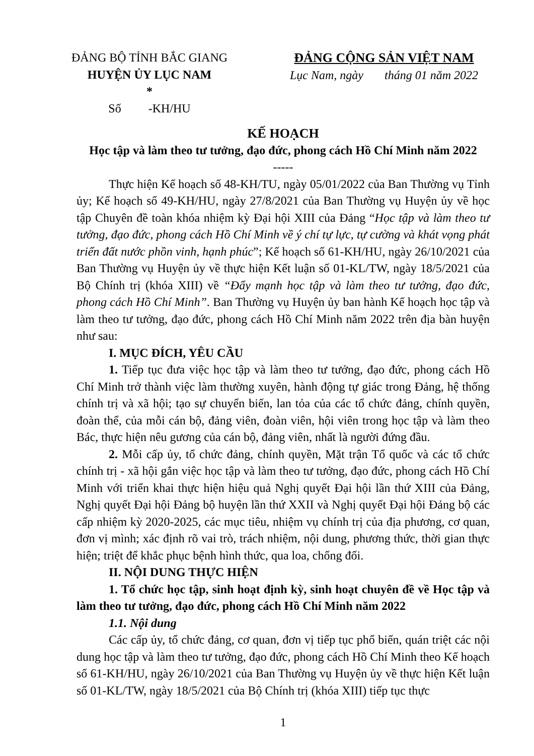ĐẢNG BỘ TỈNH BẮC GIANG
HUYỆN ỦY LỤC NAM
*
Số -KH/HU
ĐẢNG CỘNG SẢN VIỆT NAM
Lục Nam, ngày tháng 01 năm 2022
KẾ HOẠCH
Học tập và làm theo tư tưởng, đạo đức, phong cách Hồ Chí Minh năm 2022
-----
Thực hiện Kế hoạch số 48-KH/TU, ngày 05/01/2022 của Ban Thường vụ Tỉnh ủy; Kế hoạch số 49-KH/HU, ngày 27/8/2021 của Ban Thường vụ Huyện ủy về học tập Chuyên đề toàn khóa nhiệm kỳ Đại hội XIII của Đảng “Học tập và làm theo tư tưởng, đạo đức, phong cách Hồ Chí Minh về ý chí tự lực, tự cường và khát vọng phát triển đất nước phồn vinh, hạnh phúc”; Kế hoạch số 61-KH/HU, ngày 26/10/2021 của Ban Thường vụ Huyện ủy về thực hiện Kết luận số 01-KL/TW, ngày 18/5/2021 của Bộ Chính trị (khóa XIII) về “Đẩy mạnh học tập và làm theo tư tưởng, đạo đức, phong cách Hồ Chí Minh”. Ban Thường vụ Huyện ủy ban hành Kế hoạch học tập và làm theo tư tưởng, đạo đức, phong cách Hồ Chí Minh năm 2022 trên địa bàn huyện như sau:
I. MỤC ĐÍCH, YÊU CẦU
1. Tiếp tục đưa việc học tập và làm theo tư tưởng, đạo đức, phong cách Hồ Chí Minh trở thành việc làm thường xuyên, hành động tự giác trong Đảng, hệ thống chính trị và xã hội; tạo sự chuyển biến, lan tỏa của các tổ chức đảng, chính quyền, đoàn thể, của mỗi cán bộ, đảng viên, đoàn viên, hội viên trong học tập và làm theo Bác, thực hiện nêu gương của cán bộ, đảng viên, nhất là người đứng đầu.
2. Mỗi cấp ủy, tổ chức đảng, chính quyền, Mặt trận Tổ quốc và các tổ chức chính trị - xã hội gắn việc học tập và làm theo tư tưởng, đạo đức, phong cách Hồ Chí Minh với triển khai thực hiện hiệu quả Nghị quyết Đại hội lần thứ XIII của Đảng, Nghị quyết Đại hội Đảng bộ huyện lần thứ XXII và Nghị quyết Đại hội Đảng bộ các cấp nhiệm kỳ 2020-2025, các mục tiêu, nhiệm vụ chính trị của địa phương, cơ quan, đơn vị mình; xác định rõ vai trò, trách nhiệm, nội dung, phương thức, thời gian thực hiện; triệt để khắc phục bệnh hình thức, qua loa, chống đối.
II. NỘI DUNG THỰC HIỆN
1. Tổ chức học tập, sinh hoạt định kỳ, sinh hoạt chuyên đề về Học tập và làm theo tư tưởng, đạo đức, phong cách Hồ Chí Minh năm 2022
1.1. Nội dung
Các cấp ủy, tổ chức đảng, cơ quan, đơn vị tiếp tục phổ biến, quán triệt các nội dung học tập và làm theo tư tưởng, đạo đức, phong cách Hồ Chí Minh theo Kế hoạch số 61-KH/HU, ngày 26/10/2021 của Ban Thường vụ Huyện ủy về thực hiện Kết luận số 01-KL/TW, ngày 18/5/2021 của Bộ Chính trị (khóa XIII) tiếp tục thực
1